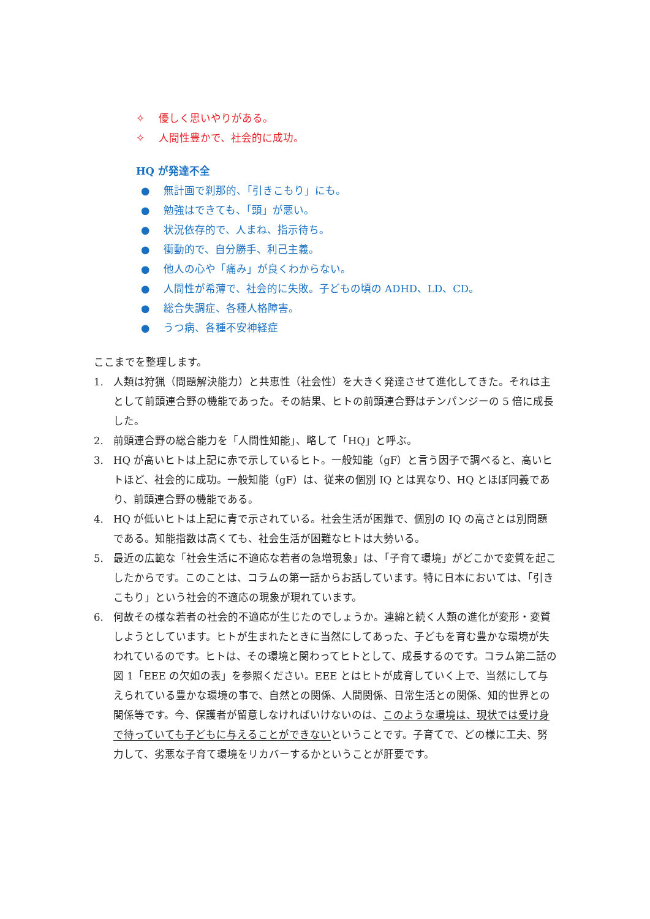✧ 優しく思いやりがある。
✧ 人間性豊かで、社会的に成功。
HQ が発達不全
● 無計画で刹那的、「引きこもり」にも。
● 勉強はできても、「頭」が悪い。
● 状況依存的で、人まね、指示待ち。
● 衝動的で、自分勝手、利己主義。
● 他人の心や「痛み」が良くわからない。
● 人間性が希薄で、社会的に失敗。子どもの頃の ADHD、LD、CD。
● 総合失調症、各種人格障害。
● うつ病、各種不安神経症
ここまでを整理します。
1. 人類は狩猟（問題解決能力）と共恵性（社会性）を大きく発達させて進化してきた。それは主として前頭連合野の機能であった。その結果、ヒトの前頭連合野はチンパンジーの 5 倍に成長した。
2. 前頭連合野の総合能力を「人間性知能」、略して「HQ」と呼ぶ。
3. HQ が高いヒトは上記に赤で示しているヒト。一般知能（gF）と言う因子で調べると、高いヒトほど、社会的に成功。一般知能（gF）は、従来の個別 IQ とは異なり、HQ とほぼ同義であり、前頭連合野の機能である。
4. HQ が低いヒトは上記に青で示されている。社会生活が困難で、個別の IQ の高さとは別問題である。知能指数は高くても、社会生活が困難なヒトは大勢いる。
5. 最近の広範な「社会生活に不適応な若者の急増現象」は、「子育て環境」がどこかで変質を起こしたからです。このことは、コラムの第一話からお話しています。特に日本においては、「引きこもり」という社会的不適応の現象が現れています。
6. 何故その様な若者の社会的不適応が生じたのでしょうか。連綿と続く人類の進化が変形・変質しようとしています。ヒトが生まれたときに当然にしてあった、子どもを育む豊かな環境が失われているのです。ヒトは、その環境と関わってヒトとして、成長するのです。コラム第二話の図 1「EEE の欠如の表」を参照ください。EEE とはヒトが成育していく上で、当然にして与えられている豊かな環境の事で、自然との関係、人間関係、日常生活との関係、知的世界との関係等です。今、保護者が留意しなければいけないのは、このような環境は、現状では受け身で待っていても子どもに与えることができないということです。子育てで、どの様に工夫、努力して、劣悪な子育て環境をリカバーするかということが肝要です。